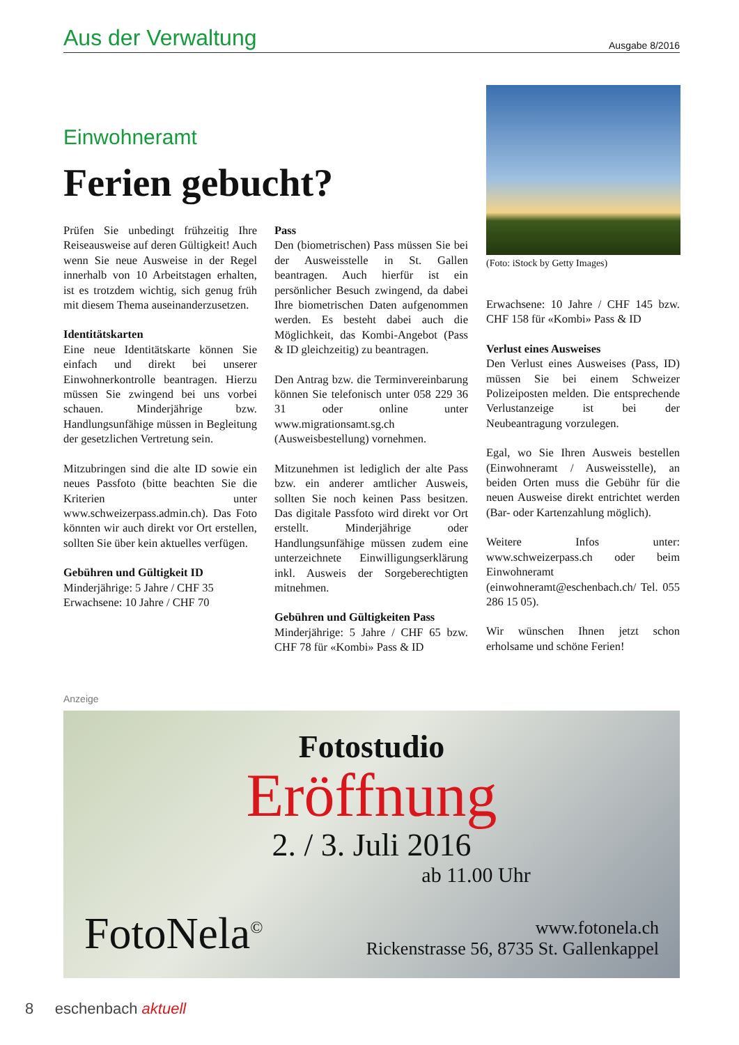Aus der Verwaltung Ausgabe 8/2016
Einwohneramt
Ferien gebucht?
Prüfen Sie unbedingt frühzeitig Ihre Reiseausweise auf deren Gültigkeit! Auch wenn Sie neue Ausweise in der Regel innerhalb von 10 Arbeitstagen erhalten, ist es trotzdem wichtig, sich genug früh mit diesem Thema auseinanderzusetzen.
Identitätskarten
Eine neue Identitätskarte können Sie einfach und direkt bei unserer Einwohnerkontrolle beantragen. Hierzu müssen Sie zwingend bei uns vorbei schauen. Minderjährige bzw. Handlungsunfähige müssen in Begleitung der gesetzlichen Vertretung sein.
Mitzubringen sind die alte ID sowie ein neues Passfoto (bitte beachten Sie die Kriterien unter www.schweizerpass.admin.ch). Das Foto könnten wir auch direkt vor Ort erstellen, sollten Sie über kein aktuelles verfügen.
Gebühren und Gültigkeit ID
Minderjährige: 5 Jahre / CHF 35
Erwachsene: 10 Jahre / CHF 70
Pass
Den (biometrischen) Pass müssen Sie bei der Ausweisstelle in St. Gallen beantragen. Auch hierfür ist ein persönlicher Besuch zwingend, da dabei Ihre biometrischen Daten aufgenommen werden. Es besteht dabei auch die Möglichkeit, das Kombi-Angebot (Pass & ID gleichzeitig) zu beantragen.
Den Antrag bzw. die Terminvereinbarung können Sie telefonisch unter 058 229 36 31 oder online unter www.migrationsamt.sg.ch (Ausweisbestellung) vornehmen.
Mitzunehmen ist lediglich der alte Pass bzw. ein anderer amtlicher Ausweis, sollten Sie noch keinen Pass besitzen. Das digitale Passfoto wird direkt vor Ort erstellt. Minderjährige oder Handlungsunfähige müssen zudem eine unterzeichnete Einwilligungserklärung inkl. Ausweis der Sorgeberechtigten mitnehmen.
Gebühren und Gültigkeiten Pass
Minderjährige: 5 Jahre / CHF 65 bzw. CHF 78 für «Kombi» Pass & ID
(Foto: iStock by Getty Images)
Erwachsene: 10 Jahre / CHF 145 bzw. CHF 158 für «Kombi» Pass & ID
Verlust eines Ausweises
Den Verlust eines Ausweises (Pass, ID) müssen Sie bei einem Schweizer Polizeiposten melden. Die entsprechende Verlustanzeige ist bei der Neubeantragung vorzulegen.
Egal, wo Sie Ihren Ausweis bestellen (Einwohneramt / Ausweisstelle), an beiden Orten muss die Gebühr für die neuen Ausweise direkt entrichtet werden (Bar- oder Kartenzahlung möglich).
Weitere Infos unter: www.schweizerpass.ch oder beim Einwohneramt (einwohneramt@eschenbach.ch/ Tel. 055 286 15 05).
Wir wünschen Ihnen jetzt schon erholsame und schöne Ferien!
Anzeige
Fotostudio
Eröffnung
2. / 3. Juli 2016
ab 11.00 Uhr
FotoNela<sup>©</sup> www.fotonela.ch
Rickenstrasse 56, 8735 St. Gallenkappel
8 eschenbach aktuell